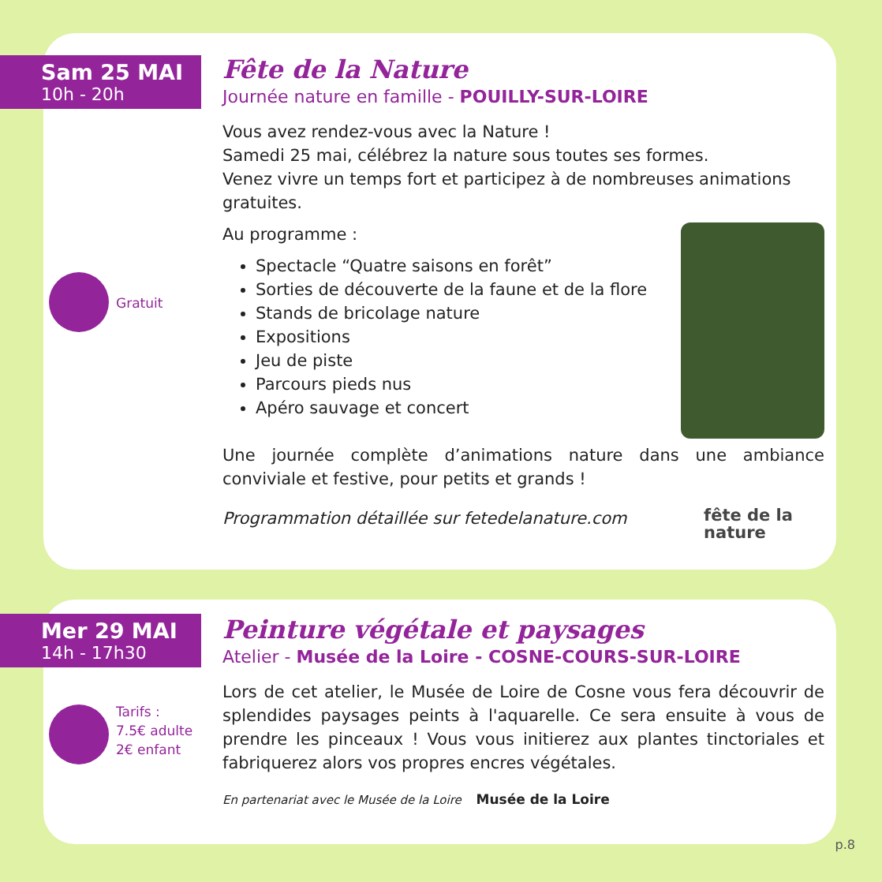Sam 25 MAI
10h - 20h
Gratuit
Fête de la Nature
Journée nature en famille - POUILLY-SUR-LOIRE
Vous avez rendez-vous avec la Nature !
Samedi 25 mai, célébrez la nature sous toutes ses formes.
Venez vivre un temps fort et participez à de nombreuses animations gratuites.
Au programme :
Spectacle “Quatre saisons en forêt”
Sorties de découverte de la faune et de la flore
Stands de bricolage nature
Expositions
Jeu de piste
Parcours pieds nus
Apéro sauvage et concert
Une journée complète d’animations nature dans une ambiance conviviale et festive, pour petits et grands !
Programmation détaillée sur fetedelanature.com fête de la
nature
Mer 29 MAI
14h - 17h30
Tarifs :
7.5€ adulte
2€ enfant
Peinture végétale et paysages
Atelier - Musée de la Loire - COSNE-COURS-SUR-LOIRE
Lors de cet atelier, le Musée de Loire de Cosne vous fera découvrir de splendides paysages peints à l'aquarelle. Ce sera ensuite à vous de prendre les pinceaux ! Vous vous initierez aux plantes tinctoriales et fabriquerez alors vos propres encres végétales.
En partenariat avec le Musée de la Loire Musée de la Loire
p.8